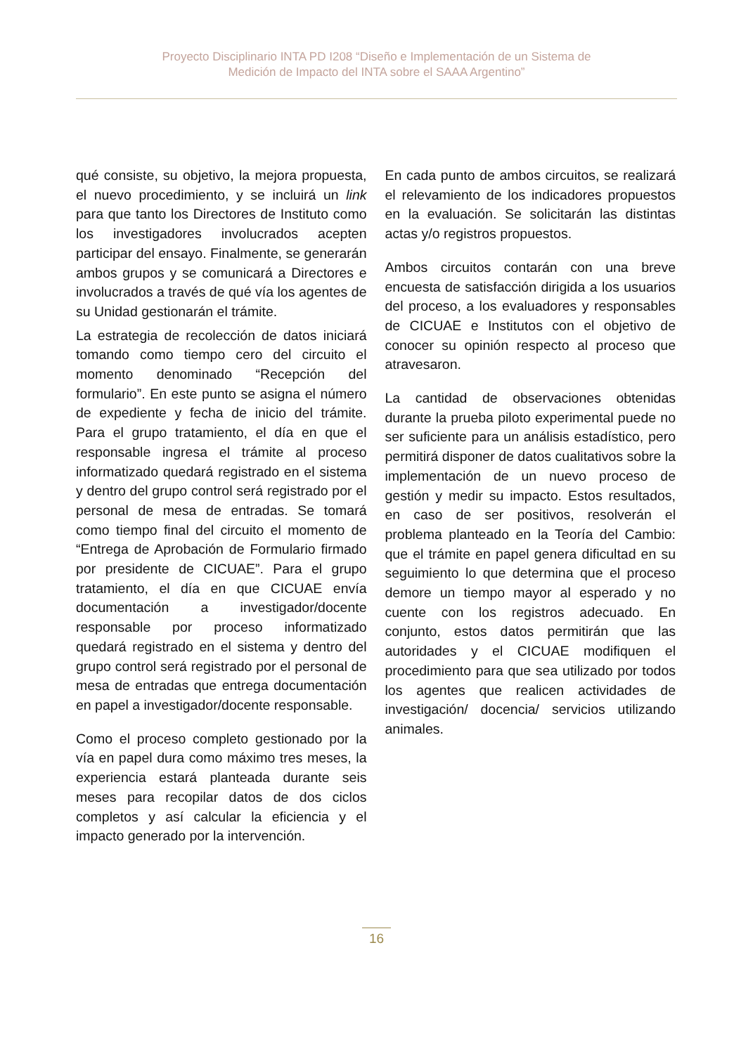Proyecto Disciplinario INTA PD I208 “Diseño e Implementación de un Sistema de
Medición de Impacto del INTA sobre el SAAA Argentino”
qué consiste, su objetivo, la mejora propuesta, el nuevo procedimiento, y se incluirá un link para que tanto los Directores de Instituto como los investigadores involucrados acepten participar del ensayo. Finalmente, se generarán ambos grupos y se comunicará a Directores e involucrados a través de qué vía los agentes de su Unidad gestionarán el trámite.
La estrategia de recolección de datos iniciará tomando como tiempo cero del circuito el momento denominado “Recepción del formulario”. En este punto se asigna el número de expediente y fecha de inicio del trámite. Para el grupo tratamiento, el día en que el responsable ingresa el trámite al proceso informatizado quedará registrado en el sistema y dentro del grupo control será registrado por el personal de mesa de entradas. Se tomará como tiempo final del circuito el momento de “Entrega de Aprobación de Formulario firmado por presidente de CICUAE”. Para el grupo tratamiento, el día en que CICUAE envía documentación a investigador/docente responsable por proceso informatizado quedará registrado en el sistema y dentro del grupo control será registrado por el personal de mesa de entradas que entrega documentación en papel a investigador/docente responsable.
Como el proceso completo gestionado por la vía en papel dura como máximo tres meses, la experiencia estará planteada durante seis meses para recopilar datos de dos ciclos completos y así calcular la eficiencia y el impacto generado por la intervención.
En cada punto de ambos circuitos, se realizará el relevamiento de los indicadores propuestos en la evaluación. Se solicitarán las distintas actas y/o registros propuestos.
Ambos circuitos contarán con una breve encuesta de satisfacción dirigida a los usuarios del proceso, a los evaluadores y responsables de CICUAE e Institutos con el objetivo de conocer su opinión respecto al proceso que atravesaron.
La cantidad de observaciones obtenidas durante la prueba piloto experimental puede no ser suficiente para un análisis estadístico, pero permitirá disponer de datos cualitativos sobre la implementación de un nuevo proceso de gestión y medir su impacto. Estos resultados, en caso de ser positivos, resolverán el problema planteado en la Teoría del Cambio: que el trámite en papel genera dificultad en su seguimiento lo que determina que el proceso demore un tiempo mayor al esperado y no cuente con los registros adecuado. En conjunto, estos datos permitirán que las autoridades y el CICUAE modifiquen el procedimiento para que sea utilizado por todos los agentes que realicen actividades de investigación/ docencia/ servicios utilizando animales.
16